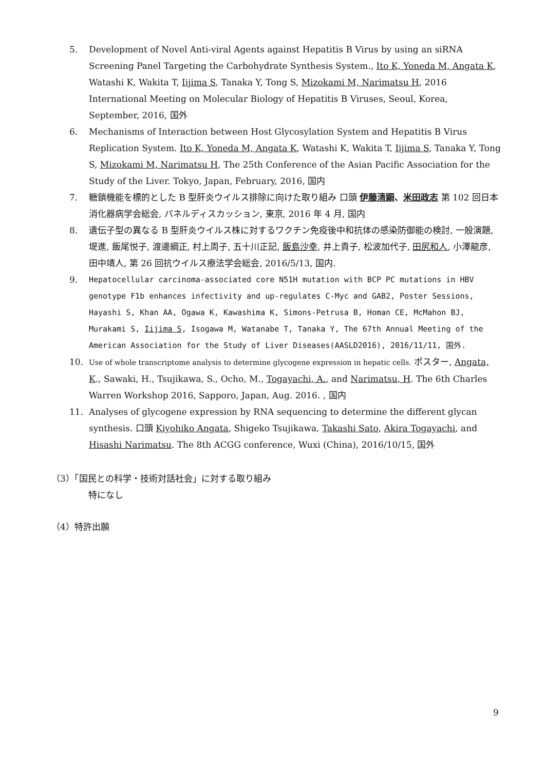5. Development of Novel Anti-viral Agents against Hepatitis B Virus by using an siRNA Screening Panel Targeting the Carbohydrate Synthesis System., Ito K, Yoneda M, Angata K, Watashi K, Wakita T, Iijima S, Tanaka Y, Tong S, Mizokami M, Narimatsu H, 2016 International Meeting on Molecular Biology of Hepatitis B Viruses, Seoul, Korea, September, 2016, 国外
6. Mechanisms of Interaction between Host Glycosylation System and Hepatitis B Virus Replication System. Ito K, Yoneda M, Angata K, Watashi K, Wakita T, Iijima S, Tanaka Y, Tong S, Mizokami M, Narimatsu H, The 25th Conference of the Asian Pacific Association for the Study of the Liver. Tokyo, Japan, February, 2016, 国内
7. 糖鎖機能を標的とした B 型肝炎ウイルス排除に向けた取り組み 口頭 伊藤清顕、米田政志 第 102 回日本消化器病学会総会, パネルディスカッション, 東京, 2016 年 4 月, 国内
8. 遺伝子型の異なる B 型肝炎ウイルス株に対するワクチン免疫後中和抗体の感染防御能の検討, 一般演題, 堤進, 飯尾悦子, 渡邊綱正, 村上周子, 五十川正記, 飯島沙幸, 井上貴子, 松波加代子, 田尻和人, 小澤龍彦, 田中靖人, 第 26 回抗ウイルス療法学会総会, 2016/5/13, 国内.
9. Hepatocellular carcinoma-associated core N51H mutation with BCP PC mutations in HBV genotype F1b enhances infectivity and up-regulates C-Myc and GAB2, Poster Sessions, Hayashi S, Khan AA, Ogawa K, Kawashima K, Simons-Petrusa B, Homan CE, McMahon BJ, Murakami S, Iijima S, Isogawa M, Watanabe T, Tanaka Y, The 67th Annual Meeting of the American Association for the Study of Liver Diseases(AASLD2016), 2016/11/11, 国外.
10.
Use of whole transcriptome analysis to determine glycogene expression in hepatic cells. ポスター, Angata, K., Sawaki, H., Tsujikawa, S., Ocho, M., Togayachi, A., and Narimatsu, H. The 6th Charles Warren Workshop 2016, Sapporo, Japan, Aug. 2016. , 国内
11. Analyses of glycogene expression by RNA sequencing to determine the different glycan synthesis. 口頭 Kiyohiko Angata, Shigeko Tsujikawa, Takashi Sato, Akira Togayachi, and Hisashi Narimatsu. The 8th ACGG conference, Wuxi (China), 2016/10/15, 国外
（3）「国民との科学・技術対話社会」に対する取り組み
特になし
（4）特許出願
9